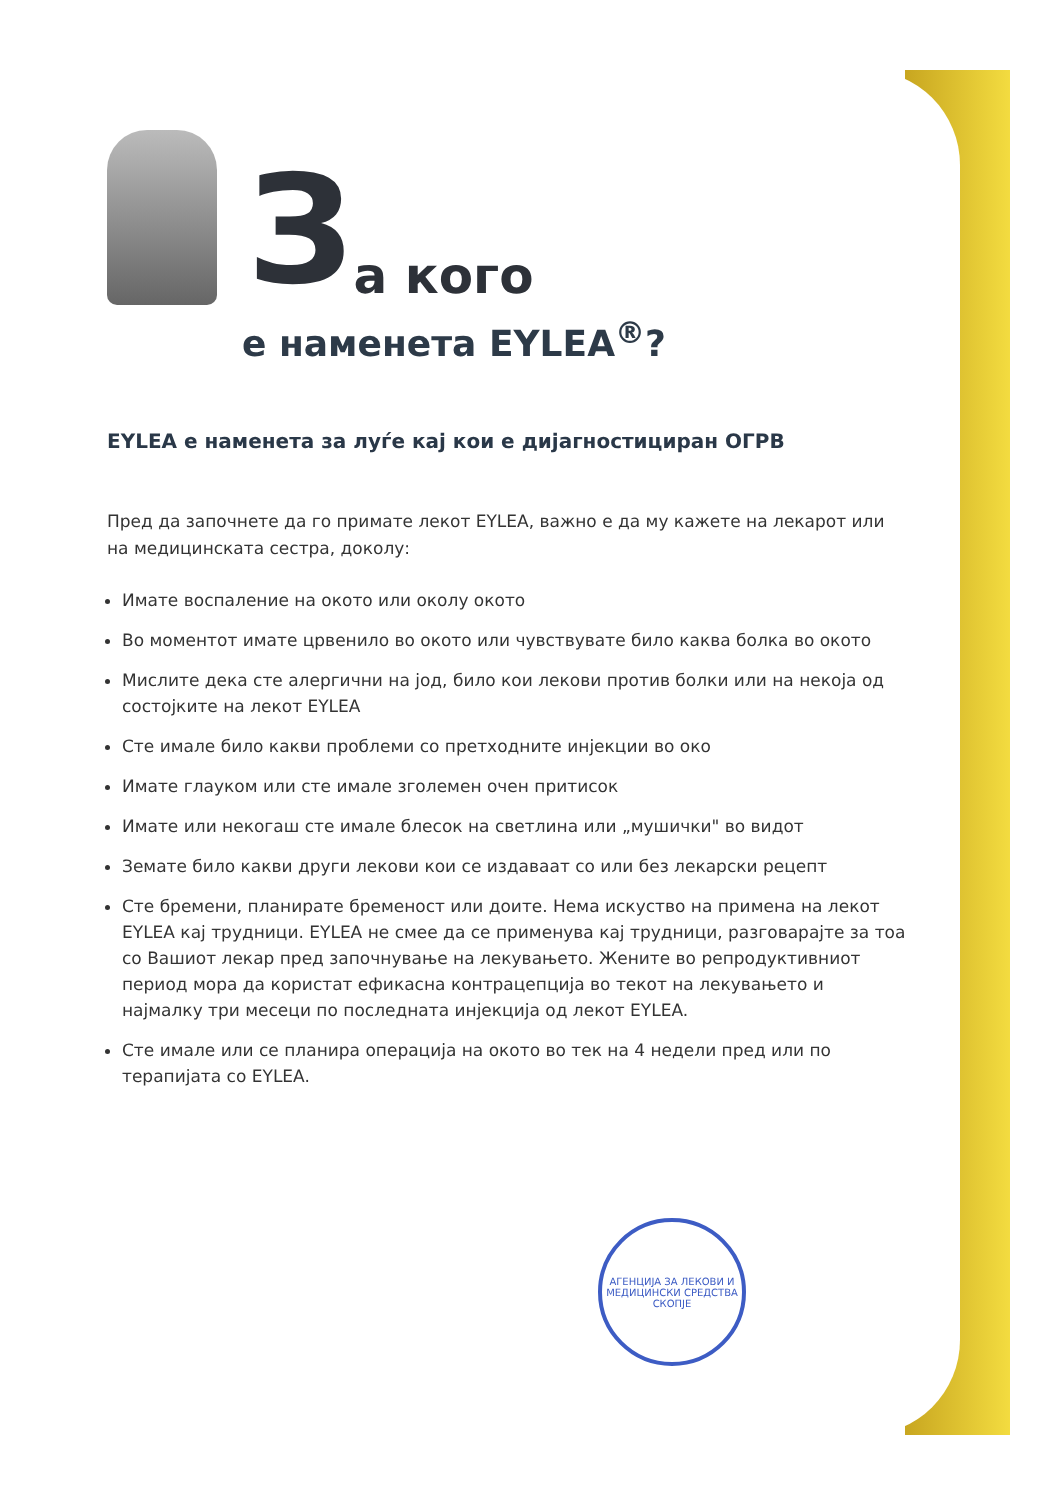За кого
е наменета EYLEA<sup>®</sup>?
EYLEA е наменета за луѓе кај кои е дијагностициран ОГРВ
Пред да започнете да го примате лекот EYLEA, важно е да му кажете на лекарот или на медицинската сестра, доколу:
Имате воспаление на окото или околу окото
Во моментот имате црвенило во окото или чувствувате било каква болка во окото
Мислите дека сте алергични на јод, било кои лекови против болки или на некоја од состојките на лекот EYLEA
Сте имале било какви проблеми со претходните инјекции во око
Имате глауком или сте имале зголемен очен притисок
Имате или некогаш сте имале блесок на светлина или „мушички" во видот
Земате било какви други лекови кои се издаваат со или без лекарски рецепт
Сте бремени, планирате бременост или доите. Нема искуство на примена на лекот EYLEA кај трудници. EYLEA не смее да се применува кај трудници, разговарајте за тоа со Вашиот лекар пред започнување на лекувањето. Жените во репродуктивниот период мора да користат ефикасна контрацепција во текот на лекувањето и најмалку три месеци по последната инјекција од лекот EYLEA.
Сте имале или се планира операција на окото во тек на 4 недели пред или по терапијата со EYLEA.
АГЕНЦИЈА ЗА ЛЕКОВИ И МЕДИЦИНСКИ СРЕДСТВА СКОПЈЕ